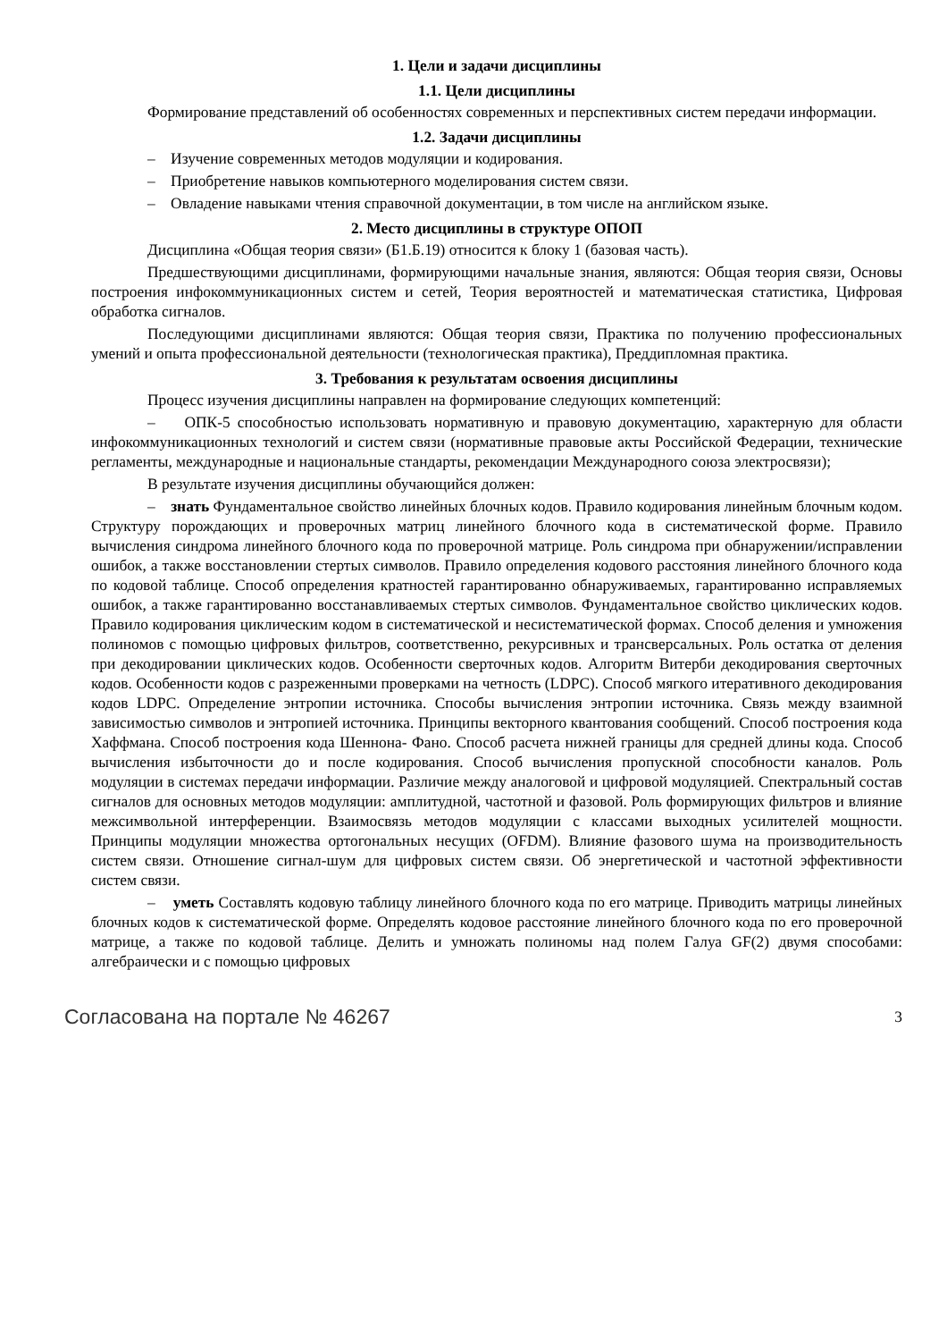1. Цели и задачи дисциплины
1.1. Цели дисциплины
Формирование представлений об особенностях современных и перспективных систем передачи информации.
1.2. Задачи дисциплины
– Изучение современных методов модуляции и кодирования.
– Приобретение навыков компьютерного моделирования систем связи.
– Овладение навыками чтения справочной документации, в том числе на английском языке.
2. Место дисциплины в структуре ОПОП
Дисциплина «Общая теория связи» (Б1.Б.19) относится к блоку 1 (базовая часть).
Предшествующими дисциплинами, формирующими начальные знания, являются: Общая теория связи, Основы построения инфокоммуникационных систем и сетей, Теория вероятностей и математическая статистика, Цифровая обработка сигналов.
Последующими дисциплинами являются: Общая теория связи, Практика по получению профессиональных умений и опыта профессиональной деятельности (технологическая практика), Преддипломная практика.
3. Требования к результатам освоения дисциплины
Процесс изучения дисциплины направлен на формирование следующих компетенций:
– ОПК-5 способностью использовать нормативную и правовую документацию, характерную для области инфокоммуникационных технологий и систем связи (нормативные правовые акты Российской Федерации, технические регламенты, международные и национальные стандарты, рекомендации Международного союза электросвязи);
В результате изучения дисциплины обучающийся должен:
– знать Фундаментальное свойство линейных блочных кодов. Правило кодирования линейным блочным кодом. Структуру порождающих и проверочных матриц линейного блочного кода в систематической форме. Правило вычисления синдрома линейного блочного кода по проверочной матрице. Роль синдрома при обнаружении/исправлении ошибок, а также восстановлении стертых символов. Правило определения кодового расстояния линейного блочного кода по кодовой таблице. Способ определения кратностей гарантированно обнаруживаемых, гарантированно исправляемых ошибок, а также гарантированно восстанавливаемых стертых символов. Фундаментальное свойство циклических кодов. Правило кодирования циклическим кодом в систематической и несистематической формах. Способ деления и умножения полиномов с помощью цифровых фильтров, соответственно, рекурсивных и трансверсальных. Роль остатка от деления при декодировании циклических кодов. Особенности сверточных кодов. Алгоритм Витерби декодирования сверточных кодов. Особенности кодов с разреженными проверками на четность (LDPC). Способ мягкого итеративного декодирования кодов LDPC. Определение энтропии источника. Способы вычисления энтропии источника. Связь между взаимной зависимостью символов и энтропией источника. Принципы векторного квантования сообщений. Способ построения кода Хаффмана. Способ построения кода Шеннона- Фано. Способ расчета нижней границы для средней длины кода. Способ вычисления избыточности до и после кодирования. Способ вычисления пропускной способности каналов. Роль модуляции в системах передачи информации. Различие между аналоговой и цифровой модуляцией. Спектральный состав сигналов для основных методов модуляции: амплитудной, частотной и фазовой. Роль формирующих фильтров и влияние межсимвольной интерференции. Взаимосвязь методов модуляции с классами выходных усилителей мощности. Принципы модуляции множества ортогональных несущих (OFDM). Влияние фазового шума на производительность систем связи. Отношение сигнал-шум для цифровых систем связи. Об энергетической и частотной эффективности систем связи.
– уметь Составлять кодовую таблицу линейного блочного кода по его матрице. Приводить матрицы линейных блочных кодов к систематической форме. Определять кодовое расстояние линейного блочного кода по его проверочной матрице, а также по кодовой таблице. Делить и умножать полиномы над полем Галуа GF(2) двумя способами: алгебраически и с помощью цифровых
Согласована на портале № 46267 3